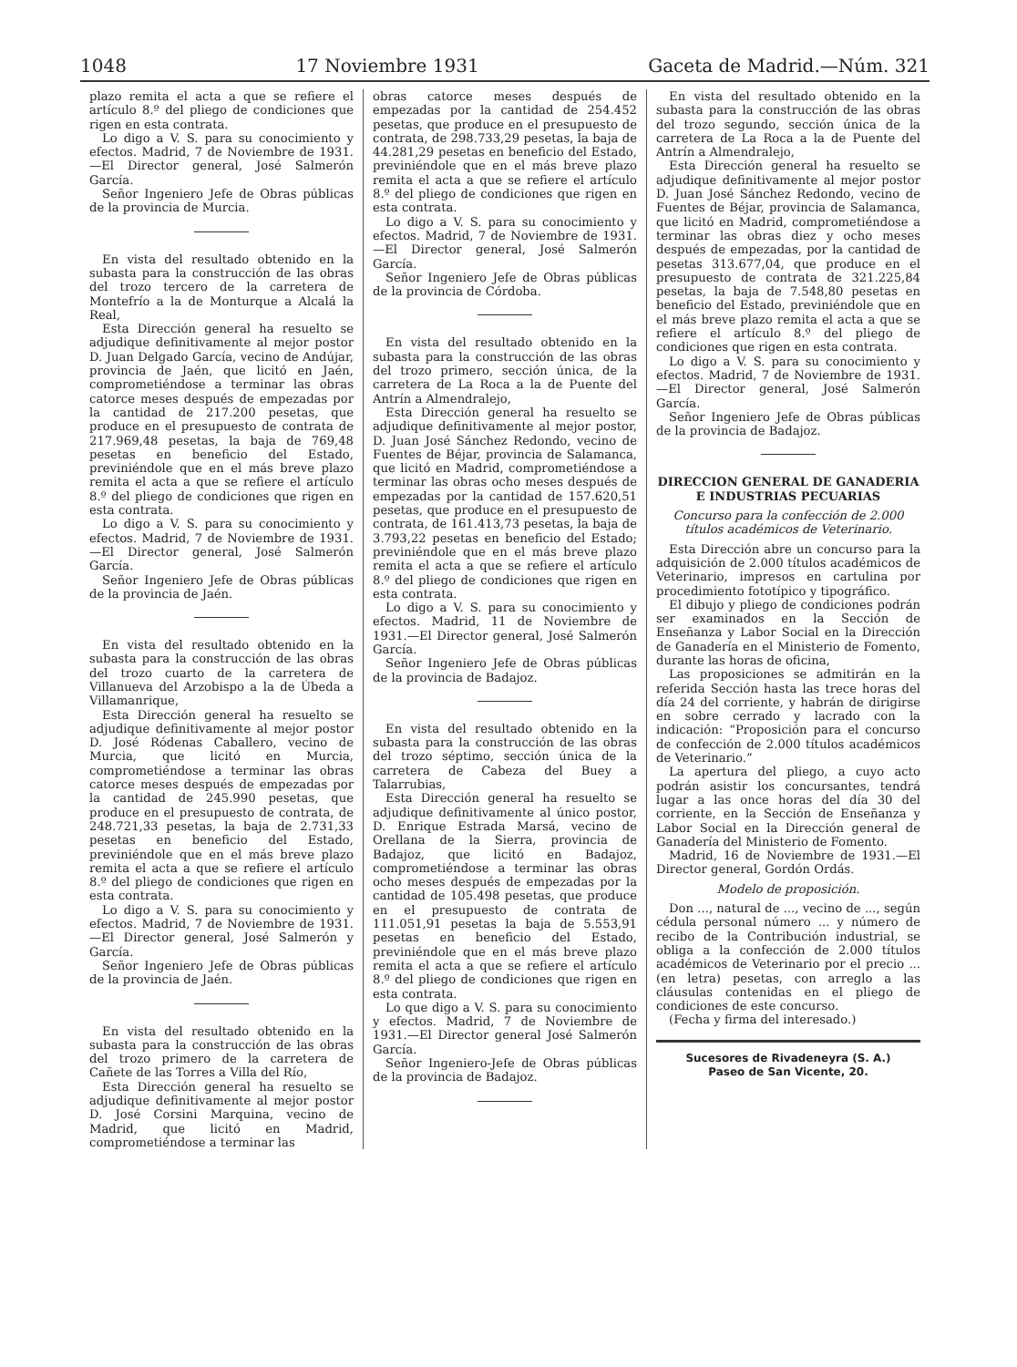1048 17 Noviembre 1931 Gaceta de Madrid.—Núm. 321
plazo remita el acta a que se refiere el artículo 8.º del pliego de condiciones que rigen en esta contrata.
Lo digo a V. S. para su conocimiento y efectos. Madrid, 7 de Noviembre de 1931.—El Director general, José Salmerón García.
Señor Ingeniero Jefe de Obras públicas de la provincia de Murcia.
En vista del resultado obtenido en la subasta para la construcción de las obras del trozo tercero de la carretera de Montefrío a la de Monturque a Alcalá la Real,
Esta Dirección general ha resuelto se adjudique definitivamente al mejor postor D. Juan Delgado García, vecino de Andújar, provincia de Jaén, que licitó en Jaén, comprometiéndose a terminar las obras catorce meses después de empezadas por la cantidad de 217.200 pesetas, que produce en el presupuesto de contrata de 217.969,48 pesetas, la baja de 769,48 pesetas en beneficio del Estado, previniéndole que en el más breve plazo remita el acta a que se refiere el artículo 8.º del pliego de condiciones que rigen en esta contrata.
Lo digo a V. S. para su conocimiento y efectos. Madrid, 7 de Noviembre de 1931.—El Director general, José Salmerón García.
Señor Ingeniero Jefe de Obras públicas de la provincia de Jaén.
En vista del resultado obtenido en la subasta para la construcción de las obras del trozo cuarto de la carretera de Villanueva del Arzobispo a la de Úbeda a Villamanrique,
Esta Dirección general ha resuelto se adjudique definitivamente al mejor postor D. José Ródenas Caballero, vecino de Murcia, que licitó en Murcia, comprometiéndose a terminar las obras catorce meses después de empezadas por la cantidad de 245.990 pesetas, que produce en el presupuesto de contrata, de 248.721,33 pesetas, la baja de 2.731,33 pesetas en beneficio del Estado, previniéndole que en el más breve plazo remita el acta a que se refiere el artículo 8.º del pliego de condiciones que rigen en esta contrata.
Lo digo a V. S. para su conocimiento y efectos. Madrid, 7 de Noviembre de 1931.—El Director general, José Salmerón y García.
Señor Ingeniero Jefe de Obras públicas de la provincia de Jaén.
En vista del resultado obtenido en la subasta para la construcción de las obras del trozo primero de la carretera de Cañete de las Torres a Villa del Río,
Esta Dirección general ha resuelto se adjudique definitivamente al mejor postor D. José Corsini Marquina, vecino de Madrid, que licitó en Madrid, comprometiéndose a terminar las
obras catorce meses después de empezadas por la cantidad de 254.452 pesetas, que produce en el presupuesto de contrata, de 298.733,29 pesetas, la baja de 44.281,29 pesetas en beneficio del Estado, previniéndole que en el más breve plazo remita el acta a que se refiere el artículo 8.º del pliego de condiciones que rigen en esta contrata.
Lo digo a V. S. para su conocimiento y efectos. Madrid, 7 de Noviembre de 1931.—El Director general, José Salmerón García.
Señor Ingeniero Jefe de Obras públicas de la provincia de Córdoba.
En vista del resultado obtenido en la subasta para la construcción de las obras del trozo primero, sección única, de la carretera de La Roca a la de Puente del Antrín a Almendralejo,
Esta Dirección general ha resuelto se adjudique definitivamente al mejor postor, D. Juan José Sánchez Redondo, vecino de Fuentes de Béjar, provincia de Salamanca, que licitó en Madrid, comprometiéndose a terminar las obras ocho meses después de empezadas por la cantidad de 157.620,51 pesetas, que produce en el presupuesto de contrata, de 161.413,73 pesetas, la baja de 3.793,22 pesetas en beneficio del Estado; previniéndole que en el más breve plazo remita el acta a que se refiere el artículo 8.º del pliego de condiciones que rigen en esta contrata.
Lo digo a V. S. para su conocimiento y efectos. Madrid, 11 de Noviembre de 1931.—El Director general, José Salmerón García.
Señor Ingeniero Jefe de Obras públicas de la provincia de Badajoz.
En vista del resultado obtenido en la subasta para la construcción de las obras del trozo séptimo, sección única de la carretera de Cabeza del Buey a Talarrubias,
Esta Dirección general ha resuelto se adjudique definitivamente al único postor, D. Enrique Estrada Marsá, vecino de Orellana de la Sierra, provincia de Badajoz, que licitó en Badajoz, comprometiéndose a terminar las obras ocho meses después de empezadas por la cantidad de 105.498 pesetas, que produce en el presupuesto de contrata de 111.051,91 pesetas la baja de 5.553,91 pesetas en beneficio del Estado, previniéndole que en el más breve plazo remita el acta a que se refiere el artículo 8.º del pliego de condiciones que rigen en esta contrata.
Lo que digo a V. S. para su conocimiento y efectos. Madrid, 7 de Noviembre de 1931.—El Director general José Salmerón García.
Señor Ingeniero-Jefe de Obras públicas de la provincia de Badajoz.
En vista del resultado obtenido en la subasta para la construcción de las obras del trozo segundo, sección única de la carretera de La Roca a la de Puente del Antrín a Almendralejo,
Esta Dirección general ha resuelto se adjudique definitivamente al mejor postor D. Juan José Sánchez Redondo, vecino de Fuentes de Béjar, provincia de Salamanca, que licitó en Madrid, comprometiéndose a terminar las obras diez y ocho meses después de empezadas, por la cantidad de pesetas 313.677,04, que produce en el presupuesto de contrata de 321.225,84 pesetas, la baja de 7.548,80 pesetas en beneficio del Estado, previniéndole que en el más breve plazo remita el acta a que se refiere el artículo 8.º del pliego de condiciones que rigen en esta contrata.
Lo digo a V. S. para su conocimiento y efectos. Madrid, 7 de Noviembre de 1931.—El Director general, José Salmerón García.
Señor Ingeniero Jefe de Obras públicas de la provincia de Badajoz.
DIRECCION GENERAL DE GANADERIA E INDUSTRIAS PECUARIAS
Concurso para la confección de 2.000 títulos académicos de Veterinario.
Esta Dirección abre un concurso para la adquisición de 2.000 títulos académicos de Veterinario, impresos en cartulina por procedimiento fototípico y tipográfico.
El dibujo y pliego de condiciones podrán ser examinados en la Sección de Enseñanza y Labor Social en la Dirección de Ganadería en el Ministerio de Fomento, durante las horas de oficina,
Las proposiciones se admitirán en la referida Sección hasta las trece horas del día 24 del corriente, y habrán de dirigirse en sobre cerrado y lacrado con la indicación: “Proposición para el concurso de confección de 2.000 títulos académicos de Veterinario.”
La apertura del pliego, a cuyo acto podrán asistir los concursantes, tendrá lugar a las once horas del día 30 del corriente, en la Sección de Enseñanza y Labor Social en la Dirección general de Ganadería del Ministerio de Fomento.
Madrid, 16 de Noviembre de 1931.—El Director general, Gordón Ordás.
Modelo de proposición.
Don ..., natural de ..., vecino de ..., según cédula personal número ... y número de recibo de la Contribución industrial, se obliga a la confección de 2.000 títulos académicos de Veterinario por el precio ... (en letra) pesetas, con arreglo a las cláusulas contenidas en el pliego de condiciones de este concurso.
(Fecha y firma del interesado.)
Sucesores de Rivadeneyra (S. A.)
Paseo de San Vicente, 20.